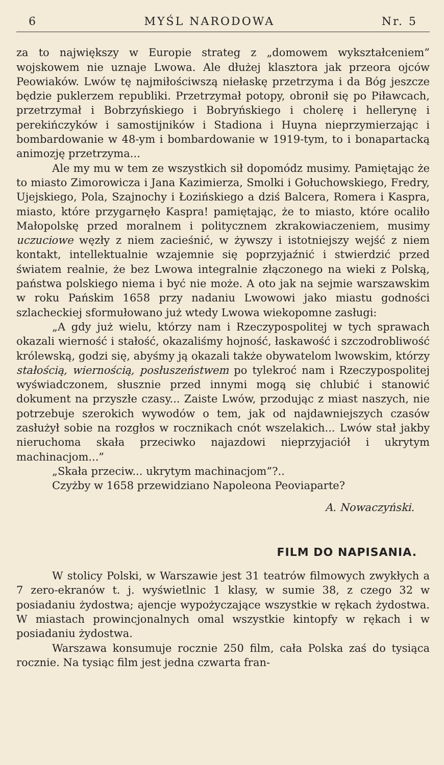6 MYŚL NARODOWA Nr. 5
za to największy w Europie strateg z „domowem wykształceniem” wojskowem nie uznaje Lwowa. Ale dłużej klasztora jak przeora ojców Peowiaków. Lwów tę najmiłościwszą niełaskę przetrzyma i da Bóg jeszcze będzie puklerzem republiki. Przetrzymał potopy, obronił się po Piławcach, przetrzymał i Bobrzyńskiego i Bobryńskiego i cholerę i hellerynę i perekińczyków i samostijników i Stadiona i Huyna nieprzymierzając i bombardowanie w 48-ym i bombardowanie w 1919-tym, to i bonapartacką animozję przetrzyma...
Ale my mu w tem ze wszystkich sił dopomódz musimy. Pamiętając że to miasto Zimorowicza i Jana Kazimierza, Smolki i Gołuchowskiego, Fredry, Ujejskiego, Pola, Szajnochy i Łozińskiego a dziś Balcera, Romera i Kaspra, miasto, które przygarnęło Kaspra! pamiętając, że to miasto, które ocaliło Małopolskę przed moralnem i politycznem zkrakowiaczeniem, musimy uczuciowe węzły z niem zacieśnić, w żywszy i istotniejszy wejść z niem kontakt, intellektualnie wzajemnie się poprzyjaźnić i stwierdzić przed światem realnie, że bez Lwowa integralnie złączonego na wieki z Polską, państwa polskiego niema i być nie może. A oto jak na sejmie warszawskim w roku Pańskim 1658 przy nadaniu Lwowowi jako miastu godności szlacheckiej sformułowano już wtedy Lwowa wiekopomne zasługi:
„A gdy już wielu, którzy nam i Rzeczypospolitej w tych sprawach okazali wierność i stałość, okazaliśmy hojność, łaskawość i szczodrobliwość królewską, godzi się, abyśmy ją okazali także obywatelom lwowskim, którzy stałością, wiernością, posłuszeństwem po tylekroć nam i Rzeczypospolitej wyświadczonem, słusznie przed innymi mogą się chlubić i stanowić dokument na przyszłe czasy... Zaiste Lwów, przodując z miast naszych, nie potrzebuje szerokich wywodów o tem, jak od najdawniejszych czasów zasłużył sobie na rozgłos w rocznikach cnót wszelakich... Lwów stał jakby nieruchoma skała przeciwko najazdowi nieprzyjaciół i ukrytym machinacjom...”
„Skała przeciw... ukrytym machinacjom”?..
Czyżby w 1658 przewidziano Napoleona Peoviaparte?
A. Nowaczyński.
FILM DO NAPISANIA.
W stolicy Polski, w Warszawie jest 31 teatrów filmowych zwykłych a 7 zero-ekranów t. j. wyświetlnic 1 klasy, w sumie 38, z czego 32 w posiadaniu żydostwa; ajencje wypożyczające wszystkie w rękach żydostwa. W miastach prowincjonalnych omal wszystkie kintopfy w rękach i w posiadaniu żydostwa.
Warszawa konsumuje rocznie 250 film, cała Polska zaś do tysiąca rocznie. Na tysiąc film jest jedna czwarta fran-